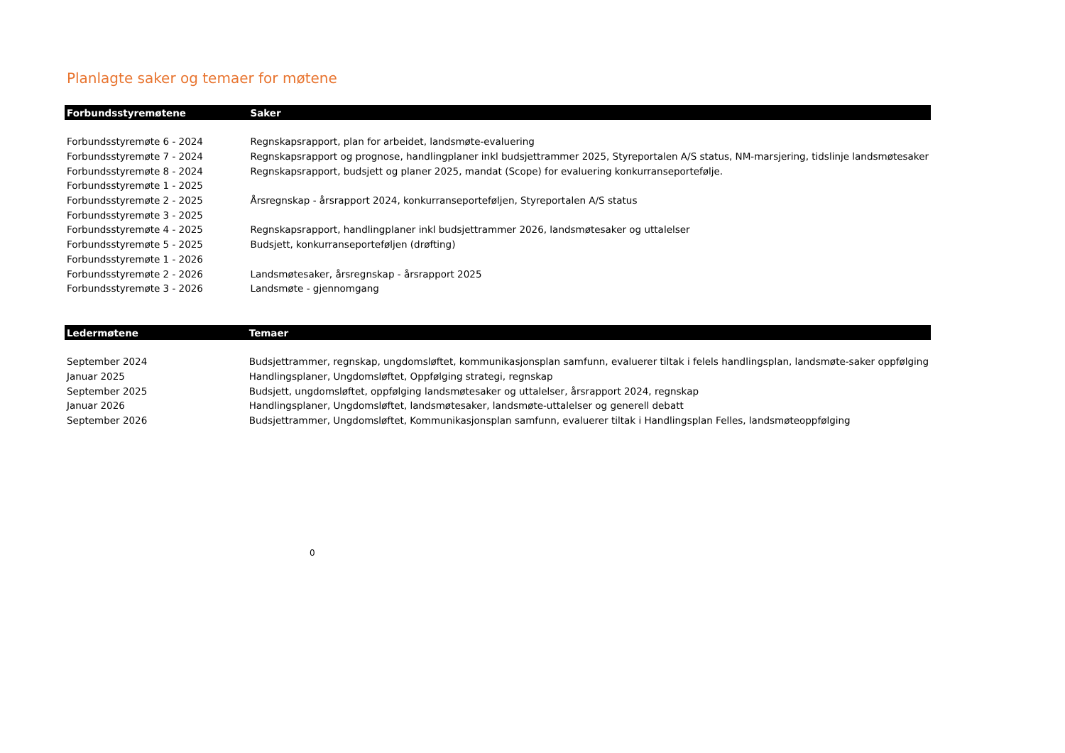Planlagte saker og temaer for møtene
| Forbundsstyremøtene | Saker |
| --- | --- |
| Forbundsstyremøte 6 - 2024 | Regnskapsrapport, plan for arbeidet, landsmøte-evaluering |
| Forbundsstyremøte 7 - 2024 | Regnskapsrapport og prognose, handlingplaner inkl budsjettrammer 2025, Styreportalen A/S status, NM-marsjering, tidslinje landsmøtesaker |
| Forbundsstyremøte 8 - 2024 | Regnskapsrapport, budsjett og planer 2025, mandat (Scope) for evaluering konkurranseportefølje. |
| Forbundsstyremøte 1 - 2025 | |
| Forbundsstyremøte 2 - 2025 | Årsregnskap - årsrapport 2024, konkurranseporteføljen, Styreportalen A/S status |
| Forbundsstyremøte 3 - 2025 | |
| Forbundsstyremøte 4 - 2025 | Regnskapsrapport, handlingplaner inkl budsjettrammer 2026, landsmøtesaker og uttalelser |
| Forbundsstyremøte 5 - 2025 | Budsjett, konkurranseporteføljen (drøfting) |
| Forbundsstyremøte 1 - 2026 | |
| Forbundsstyremøte 2 - 2026 | Landsmøtesaker, årsregnskap - årsrapport 2025 |
| Forbundsstyremøte 3 - 2026 | Landsmøte - gjennomgang |
| Ledermøtene | Temaer |
| --- | --- |
| September 2024 | Budsjettrammer, regnskap, ungdomsløftet, kommunikasjonsplan samfunn, evaluerer tiltak i felels handlingsplan, landsmøte-saker oppfølging |
| Januar 2025 | Handlingsplaner, Ungdomsløftet, Oppfølging strategi, regnskap |
| September 2025 | Budsjett, ungdomsløftet, oppfølging landsmøtesaker og uttalelser, årsrapport 2024, regnskap |
| Januar 2026 | Handlingsplaner, Ungdomsløftet, landsmøtesaker, landsmøte-uttalelser og generell debatt |
| September 2026 | Budsjettrammer, Ungdomsløftet, Kommunikasjonsplan samfunn, evaluerer tiltak i Handlingsplan Felles, landsmøteoppfølging |
0